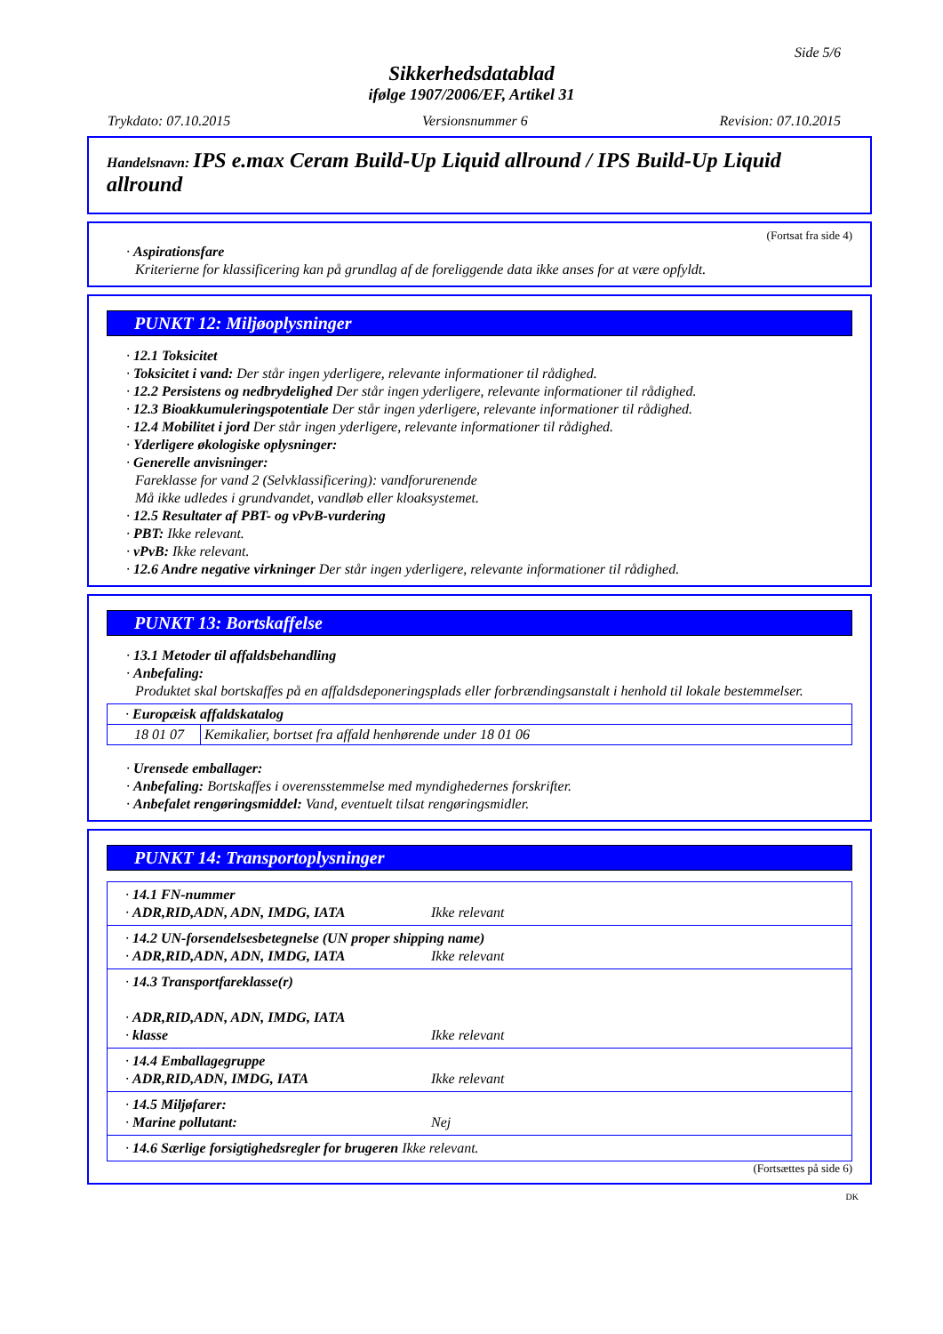Side 5/6
Sikkerhedsdatablad
ifølge 1907/2006/EF, Artikel 31
Trykdato: 07.10.2015 Versionsnummer 6 Revision: 07.10.2015
Handelsnavn: IPS e.max Ceram Build-Up Liquid allround / IPS Build-Up Liquid allround
(Fortsat fra side 4)
· Aspirationsfare
Kriterierne for klassificering kan på grundlag af de foreliggende data ikke anses for at være opfyldt.
PUNKT 12: Miljøoplysninger
· 12.1 Toksicitet
· Toksicitet i vand: Der står ingen yderligere, relevante informationer til rådighed.
· 12.2 Persistens og nedbrydelighed Der står ingen yderligere, relevante informationer til rådighed.
· 12.3 Bioakkumuleringspotentiale Der står ingen yderligere, relevante informationer til rådighed.
· 12.4 Mobilitet i jord Der står ingen yderligere, relevante informationer til rådighed.
· Yderligere økologiske oplysninger:
· Generelle anvisninger:
Fareklasse for vand 2 (Selvklassificering): vandforurenende
Må ikke udledes i grundvandet, vandløb eller kloaksystemet.
· 12.5 Resultater af PBT- og vPvB-vurdering
· PBT: Ikke relevant.
· vPvB: Ikke relevant.
· 12.6 Andre negative virkninger Der står ingen yderligere, relevante informationer til rådighed.
PUNKT 13: Bortskaffelse
· 13.1 Metoder til affaldsbehandling
· Anbefaling:
Produktet skal bortskaffes på en affaldsdeponeringsplads eller forbrændingsanstalt i henhold til lokale bestemmelser.
| · Europæisk affaldskatalog | |
| 18 01 07 | Kemikalier, bortset fra affald henhørende under 18 01 06 |
· Urensede emballager:
· Anbefaling: Bortskaffes i overensstemmelse med myndighedernes forskrifter.
· Anbefalet rengøringsmiddel: Vand, eventuelt tilsat rengøringsmidler.
PUNKT 14: Transportoplysninger
| · 14.1 FN-nummer · ADR,RID,ADN, ADN, IMDG, IATA Ikke relevant |
| · 14.2 UN-forsendelsesbetegnelse (UN proper shipping name) · ADR,RID,ADN, ADN, IMDG, IATA Ikke relevant |
| · 14.3 Transportfareklasse(r) · ADR,RID,ADN, ADN, IMDG, IATA · klasse Ikke relevant |
| · 14.4 Emballagegruppe · ADR,RID,ADN, IMDG, IATA Ikke relevant |
| · 14.5 Miljøfarer: · Marine pollutant: Nej |
| · 14.6 Særlige forsigtighedsregler for brugeren Ikke relevant. |
(Fortsættes på side 6)
DK